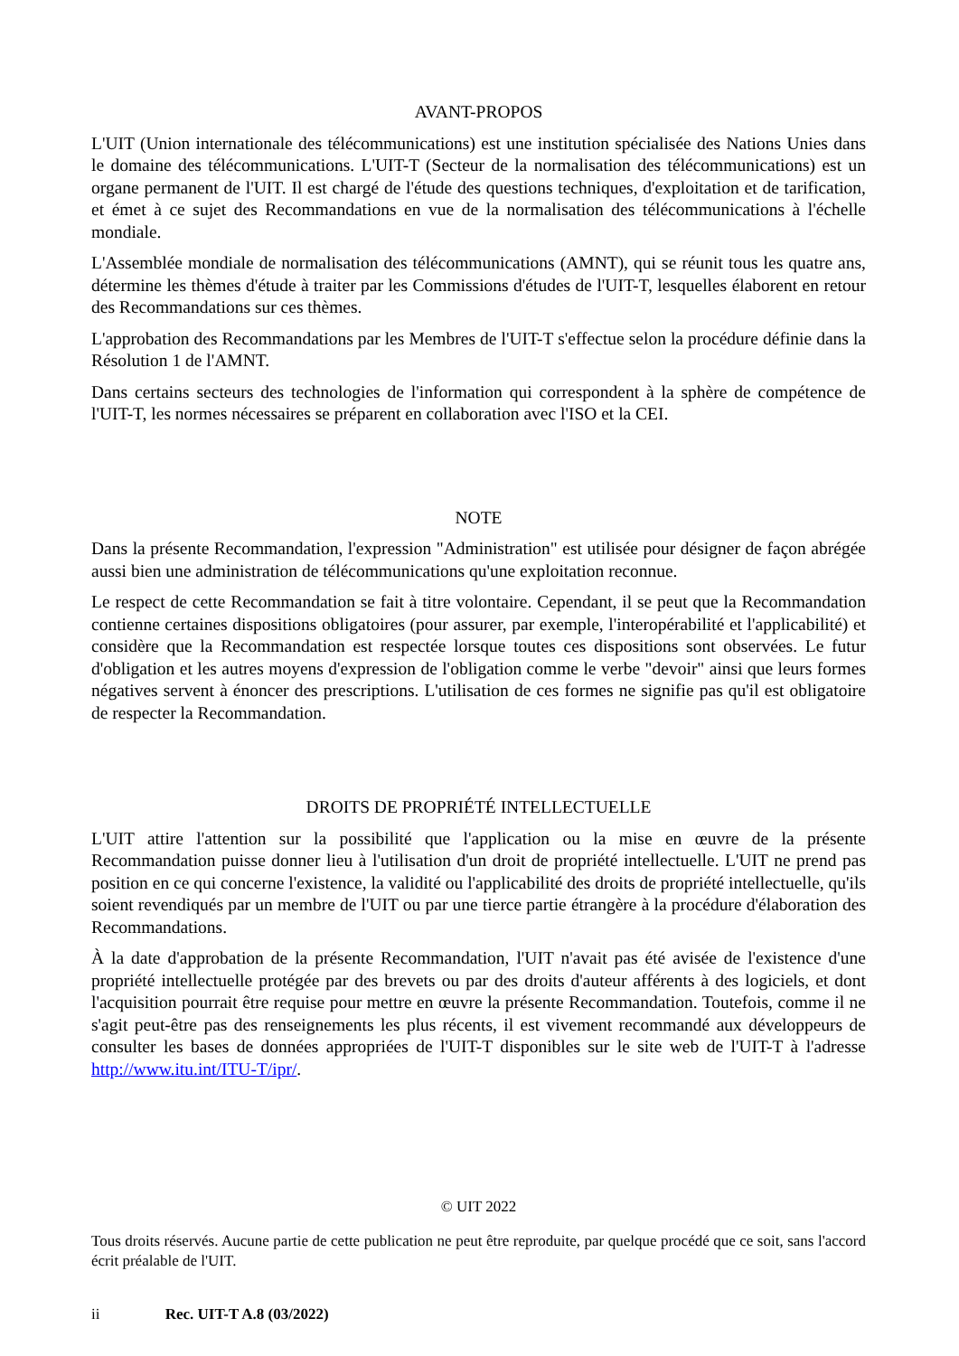AVANT-PROPOS
L'UIT (Union internationale des télécommunications) est une institution spécialisée des Nations Unies dans le domaine des télécommunications. L'UIT-T (Secteur de la normalisation des télécommunications) est un organe permanent de l'UIT. Il est chargé de l'étude des questions techniques, d'exploitation et de tarification, et émet à ce sujet des Recommandations en vue de la normalisation des télécommunications à l'échelle mondiale.
L'Assemblée mondiale de normalisation des télécommunications (AMNT), qui se réunit tous les quatre ans, détermine les thèmes d'étude à traiter par les Commissions d'études de l'UIT-T, lesquelles élaborent en retour des Recommandations sur ces thèmes.
L'approbation des Recommandations par les Membres de l'UIT-T s'effectue selon la procédure définie dans la Résolution 1 de l'AMNT.
Dans certains secteurs des technologies de l'information qui correspondent à la sphère de compétence de l'UIT-T, les normes nécessaires se préparent en collaboration avec l'ISO et la CEI.
NOTE
Dans la présente Recommandation, l'expression "Administration" est utilisée pour désigner de façon abrégée aussi bien une administration de télécommunications qu'une exploitation reconnue.
Le respect de cette Recommandation se fait à titre volontaire. Cependant, il se peut que la Recommandation contienne certaines dispositions obligatoires (pour assurer, par exemple, l'interopérabilité et l'applicabilité) et considère que la Recommandation est respectée lorsque toutes ces dispositions sont observées. Le futur d'obligation et les autres moyens d'expression de l'obligation comme le verbe "devoir" ainsi que leurs formes négatives servent à énoncer des prescriptions. L'utilisation de ces formes ne signifie pas qu'il est obligatoire de respecter la Recommandation.
DROITS DE PROPRIÉTÉ INTELLECTUELLE
L'UIT attire l'attention sur la possibilité que l'application ou la mise en œuvre de la présente Recommandation puisse donner lieu à l'utilisation d'un droit de propriété intellectuelle. L'UIT ne prend pas position en ce qui concerne l'existence, la validité ou l'applicabilité des droits de propriété intellectuelle, qu'ils soient revendiqués par un membre de l'UIT ou par une tierce partie étrangère à la procédure d'élaboration des Recommandations.
À la date d'approbation de la présente Recommandation, l'UIT n'avait pas été avisée de l'existence d'une propriété intellectuelle protégée par des brevets ou par des droits d'auteur afférents à des logiciels, et dont l'acquisition pourrait être requise pour mettre en œuvre la présente Recommandation. Toutefois, comme il ne s'agit peut-être pas des renseignements les plus récents, il est vivement recommandé aux développeurs de consulter les bases de données appropriées de l'UIT-T disponibles sur le site web de l'UIT-T à l'adresse http://www.itu.int/ITU-T/ipr/.
© UIT 2022
Tous droits réservés. Aucune partie de cette publication ne peut être reproduite, par quelque procédé que ce soit, sans l'accord écrit préalable de l'UIT.
ii Rec. UIT-T A.8 (03/2022)